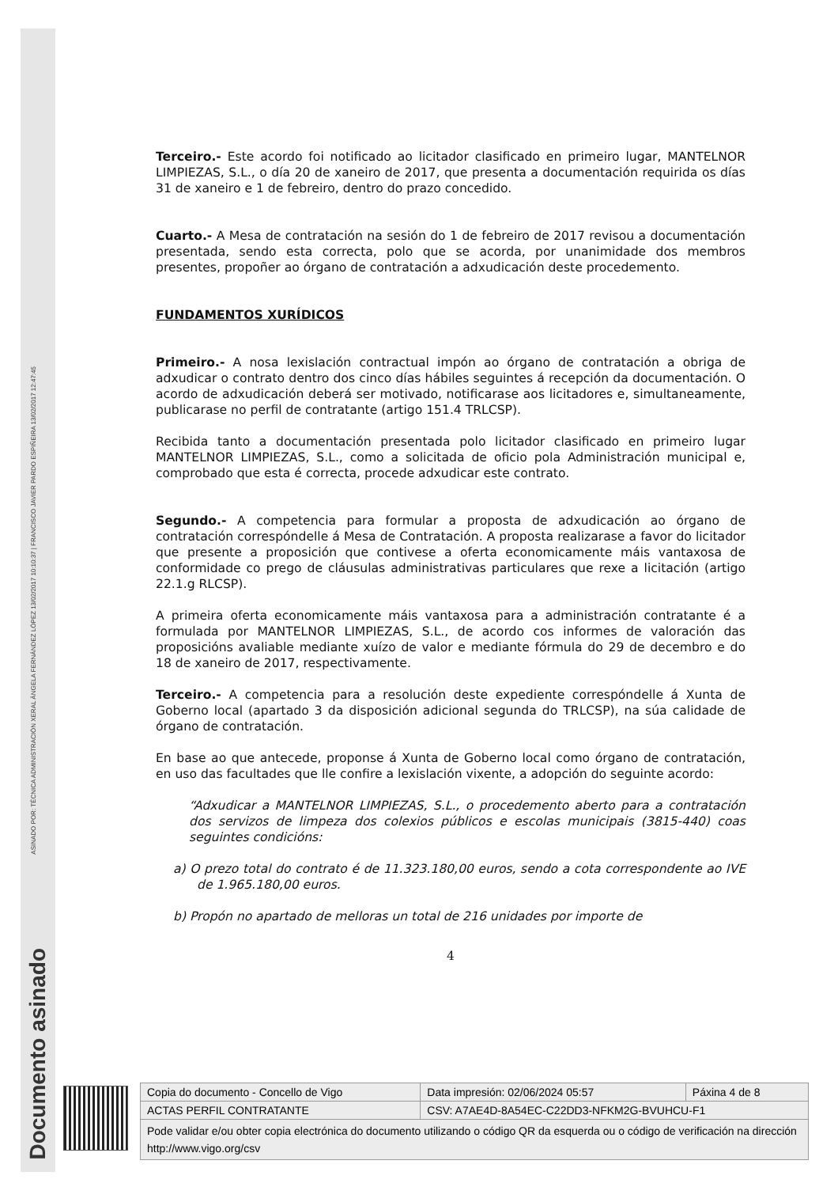Documento asinado
ASINADO POR: TÉCNICA ADMINISTRACIÓN XERAL ÁNGELA FERNÁNDEZ LÓPEZ 13/02/2017 10:10:37 | FRANCISCO JAVIER PARDO ESPIÑEIRA 13/02/2017 12:47:45
Terceiro.- Este acordo foi notificado ao licitador clasificado en primeiro lugar, MANTELNOR LIMPIEZAS, S.L., o día 20 de xaneiro de 2017, que presenta a documentación requirida os días 31 de xaneiro e 1 de febreiro, dentro do prazo concedido.
Cuarto.- A Mesa de contratación na sesión do 1 de febreiro de 2017 revisou a documentación presentada, sendo esta correcta, polo que se acorda, por unanimidade dos membros presentes, propoñer ao órgano de contratación a adxudicación deste procedemento.
FUNDAMENTOS XURÍDICOS
Primeiro.- A nosa lexislación contractual impón ao órgano de contratación a obriga de adxudicar o contrato dentro dos cinco días hábiles seguintes á recepción da documentación. O acordo de adxudicación deberá ser motivado, notificarase aos licitadores e, simultaneamente, publicarase no perfil de contratante (artigo 151.4 TRLCSP).
Recibida tanto a documentación presentada polo licitador clasificado en primeiro lugar MANTELNOR LIMPIEZAS, S.L., como a solicitada de oficio pola Administración municipal e, comprobado que esta é correcta, procede adxudicar este contrato.
Segundo.- A competencia para formular a proposta de adxudicación ao órgano de contratación correspóndelle á Mesa de Contratación. A proposta realizarase a favor do licitador que presente a proposición que contivese a oferta economicamente máis vantaxosa de conformidade co prego de cláusulas administrativas particulares que rexe a licitación (artigo 22.1.g RLCSP).
A primeira oferta economicamente máis vantaxosa para a administración contratante é a formulada por MANTELNOR LIMPIEZAS, S.L., de acordo cos informes de valoración das proposicións avaliable mediante xuízo de valor e mediante fórmula do 29 de decembro e do 18 de xaneiro de 2017, respectivamente.
Terceiro.- A competencia para a resolución deste expediente correspóndelle á Xunta de Goberno local (apartado 3 da disposición adicional segunda do TRLCSP), na súa calidade de órgano de contratación.
En base ao que antecede, proponse á Xunta de Goberno local como órgano de contratación, en uso das facultades que lle confire a lexislación vixente, a adopción do seguinte acordo:
“Adxudicar a MANTELNOR LIMPIEZAS, S.L., o procedemento aberto para a contratación dos servizos de limpeza dos colexios públicos e escolas municipais (3815-440) coas seguintes condicións:
a) O prezo total do contrato é de 11.323.180,00 euros, sendo a cota correspondente ao IVE de 1.965.180,00 euros.
b) Propón no apartado de melloras un total de 216 unidades por importe de
4
| Copia do documento - Concello de Vigo | Data impresión: 02/06/2024 05:57 | Páxina 4 de 8 |
| ACTAS PERFIL CONTRATANTE | CSV: A7AE4D-8A54EC-C22DD3-NFKM2G-BVUHCU-F1 | |
| Pode validar e/ou obter copia electrónica do documento utilizando o código QR da esquerda ou o código de verificación na dirección http://www.vigo.org/csv | | |